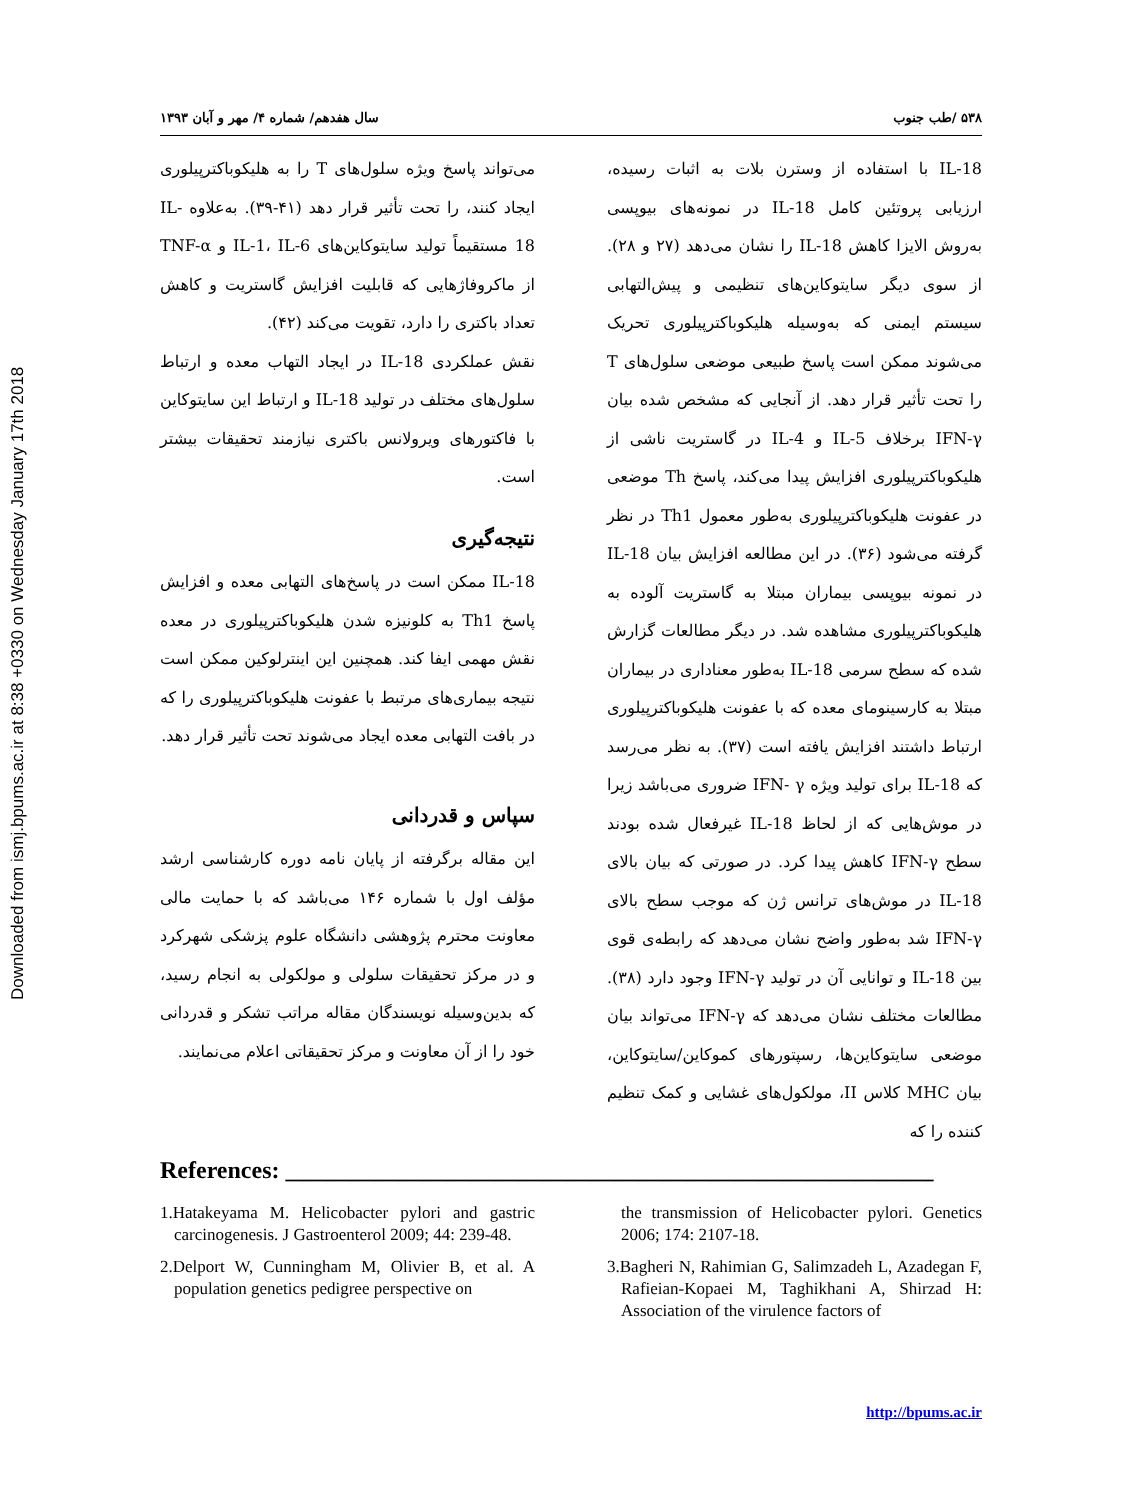Downloaded from ismj.bpums.ac.ir at 8:38 +0330 on Wednesday January 17th 2018
۵۳۸ /طب جنوب سال هفدهم/ شماره ۴/ مهر و آبان ۱۳۹۳
IL-18 با استفاده از وسترن بلات به اثبات رسیده، ارزیابی پروتئین کامل IL-18 در نمونه‌های بیوپسی به‌روش الایزا کاهش IL-18 را نشان می‌دهد (۲۷ و ۲۸). از سوی دیگر سایتوکاین‌های تنظیمی و پیش‌التهابی سیستم ایمنی که به‌وسیله هلیکوباکترپیلوری تحریک می‌شوند ممکن است پاسخ طبیعی موضعی سلول‌های T را تحت تأثیر قرار دهد. از آنجایی که مشخص شده بیان IFN-γ برخلاف IL-5 و IL-4 در گاستریت ناشی از هلیکوباکترپیلوری افزایش پیدا می‌کند، پاسخ Th موضعی در عفونت هلیکوباکترپیلوری به‌طور معمول Th1 در نظر گرفته می‌شود (۳۶). در این مطالعه افزایش بیان IL-18 در نمونه بیوپسی بیماران مبتلا به گاستریت آلوده به هلیکوباکترپیلوری مشاهده شد. در دیگر مطالعات گزارش شده که سطح سرمی IL-18 به‌طور معناداری در بیماران مبتلا به کارسینومای معده که با عفونت هلیکوباکترپیلوری ارتباط داشتند افزایش یافته است (۳۷). به نظر می‌رسد که IL-18 برای تولید ویژه IFN- γ ضروری می‌باشد زیرا در موش‌هایی که از لحاظ IL-18 غیرفعال شده بودند سطح IFN-γ کاهش پیدا کرد. در صورتی که بیان بالای IL-18 در موش‌های ترانس ژن که موجب سطح بالای IFN-γ شد به‌طور واضح نشان می‌دهد که رابطه‌ی قوی بین IL-18 و توانایی آن در تولید IFN-γ وجود دارد (۳۸). مطالعات مختلف نشان می‌دهد که IFN-γ می‌تواند بیان موضعی سایتوکاین‌ها، رسپتورهای کموکاین/سایتوکاین، بیان MHC کلاس II، مولکول‌های غشایی و کمک تنظیم کننده را که
می‌تواند پاسخ ویژه سلول‌های T را به هلیکوباکترپیلوری ایجاد کنند، را تحت تأثیر قرار دهد (۴۱-۳۹). به‌علاوه IL-18 مستقیماً تولید سایتوکاین‌های IL-1، IL-6 و TNF-α از ماکروفاژهایی که قابلیت افزایش گاستریت و کاهش تعداد باکتری را دارد، تقویت می‌کند (۴۲).
نقش عملکردی IL-18 در ایجاد التهاب معده و ارتباط سلول‌های مختلف در تولید IL-18 و ارتباط این سایتوکاین با فاکتورهای ویرولانس باکتری نیازمند تحقیقات بیشتر است.
نتیجه‌گیری
IL-18 ممکن است در پاسخ‌های التهابی معده و افزایش پاسخ Th1 به کلونیزه شدن هلیکوباکترپیلوری در معده نقش مهمی ایفا کند. همچنین این اینترلوکین ممکن است نتیجه بیماری‌های مرتبط با عفونت هلیکوباکترپیلوری را که در بافت التهابی معده ایجاد می‌شوند تحت تأثیر قرار دهد.
سپاس و قدردانی
این مقاله برگرفته از پایان نامه دوره کارشناسی ارشد مؤلف اول با شماره ۱۴۶ می‌باشد که با حمایت مالی معاونت محترم پژوهشی دانشگاه علوم پزشکی شهرکرد و در مرکز تحقیقات سلولی و مولکولی به انجام رسید، که بدین‌وسیله نویسندگان مقاله مراتب تشکر و قدردانی خود را از آن معاونت و مرکز تحقیقاتی اعلام می‌نمایند.
References: ______________________________________________________
1.Hatakeyama M. Helicobacter pylori and gastric carcinogenesis. J Gastroenterol 2009; 44: 239-48.
2.Delport W, Cunningham M, Olivier B, et al. A population genetics pedigree perspective on
the transmission of Helicobacter pylori. Genetics 2006; 174: 2107-18.
3.Bagheri N, Rahimian G, Salimzadeh L, Azadegan F, Rafieian-Kopaei M, Taghikhani A, Shirzad H: Association of the virulence factors of
http://bpums.ac.ir